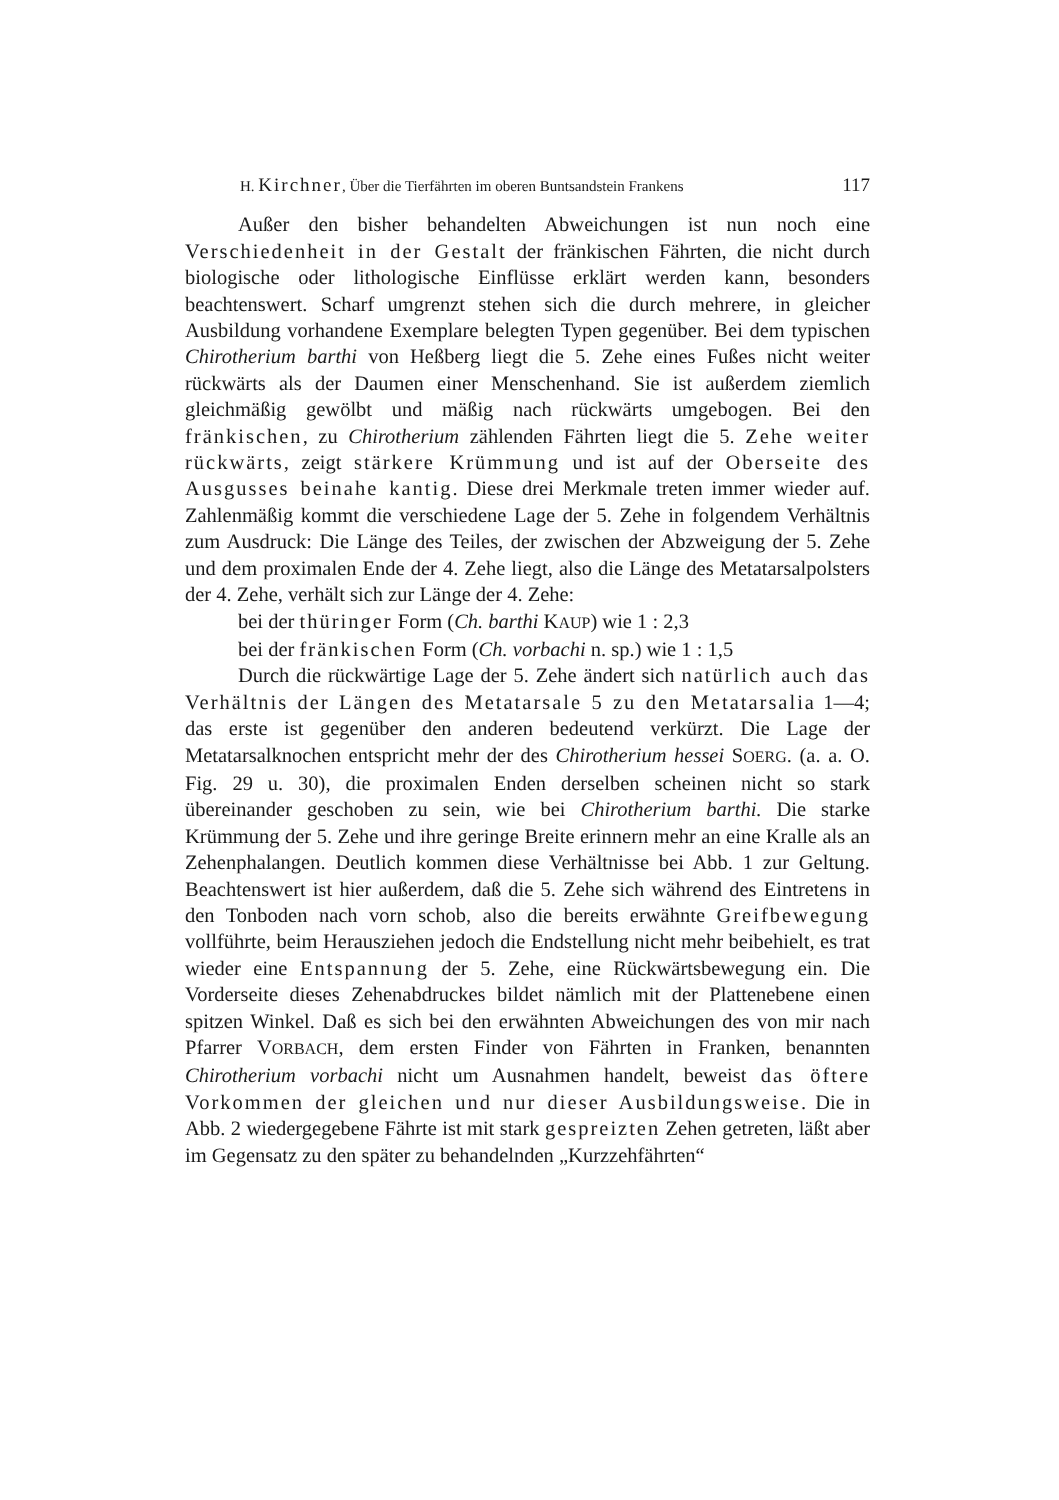H. Kirchner, Über die Tierfährten im oberen Buntsandstein Frankens 117
Außer den bisher behandelten Abweichungen ist nun noch eine Verschiedenheit in der Gestalt der fränkischen Fährten, die nicht durch biologische oder lithologische Einflüsse erklärt werden kann, besonders beachtenswert. Scharf umgrenzt stehen sich die durch mehrere, in gleicher Ausbildung vorhandene Exemplare belegten Typen gegenüber. Bei dem typischen Chirotherium barthi von Heßberg liegt die 5. Zehe eines Fußes nicht weiter rückwärts als der Daumen einer Menschenhand. Sie ist außerdem ziemlich gleichmäßig gewölbt und mäßig nach rückwärts umgebogen. Bei den fränkischen, zu Chirotherium zählenden Fährten liegt die 5. Zehe weiter rückwärts, zeigt stärkere Krümmung und ist auf der Oberseite des Ausgusses beinahe kantig. Diese drei Merkmale treten immer wieder auf. Zahlenmäßig kommt die verschiedene Lage der 5. Zehe in folgendem Verhältnis zum Ausdruck: Die Länge des Teiles, der zwischen der Abzweigung der 5. Zehe und dem proximalen Ende der 4. Zehe liegt, also die Länge des Metatarsalpolsters der 4. Zehe, verhält sich zur Länge der 4. Zehe:
bei der thüringer Form (Ch. barthi KAUP) wie 1 : 2,3
bei der fränkischen Form (Ch. vorbachi n. sp.) wie 1 : 1,5
Durch die rückwärtige Lage der 5. Zehe ändert sich natürlich auch das Verhältnis der Längen des Metatarsale 5 zu den Metatarsalia 1—4; das erste ist gegenüber den anderen bedeutend verkürzt. Die Lage der Metatarsalknochen entspricht mehr der des Chirotherium hessei SOERG. (a. a. O. Fig. 29 u. 30), die proximalen Enden derselben scheinen nicht so stark übereinander geschoben zu sein, wie bei Chirotherium barthi. Die starke Krümmung der 5. Zehe und ihre geringe Breite erinnern mehr an eine Kralle als an Zehenphalangen. Deutlich kommen diese Verhältnisse bei Abb. 1 zur Geltung. Beachtenswert ist hier außerdem, daß die 5. Zehe sich während des Eintretens in den Tonboden nach vorn schob, also die bereits erwähnte Greifbewegung vollführte, beim Herausziehen jedoch die Endstellung nicht mehr beibehielt, es trat wieder eine Entspannung der 5. Zehe, eine Rückwärtsbewegung ein. Die Vorderseite dieses Zehenabdruckes bildet nämlich mit der Plattenebene einen spitzen Winkel. Daß es sich bei den erwähnten Abweichungen des von mir nach Pfarrer VORBACH, dem ersten Finder von Fährten in Franken, benannten Chirotherium vorbachi nicht um Ausnahmen handelt, beweist das öftere Vorkommen der gleichen und nur dieser Ausbildungsweise. Die in Abb. 2 wiedergegebene Fährte ist mit stark gespreizten Zehen getreten, läßt aber im Gegensatz zu den später zu behandelnden „Kurzzehfährten“